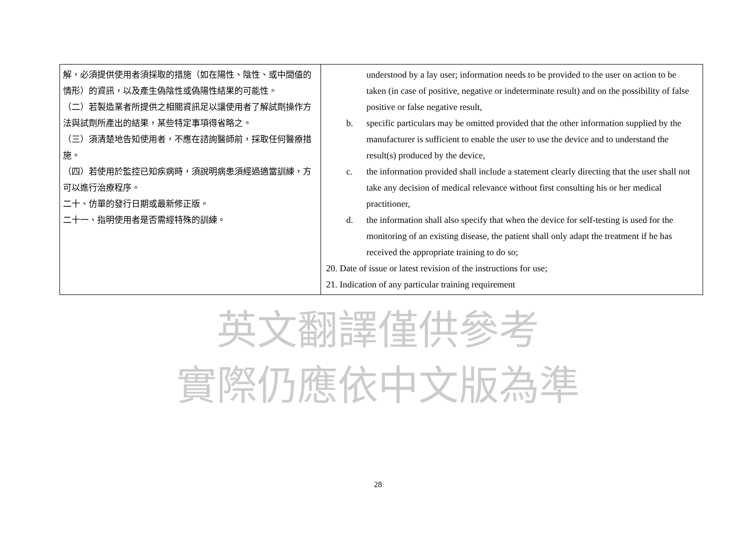| 解，必須提供使用者須採取的措施（如在陽性、陰性、或中間值的情形）的資訊，以及產生偽陰性或偽陽性結果的可能性。 （二）若製造業者所提供之相關資訊足以讓使用者了解試劑操作方法與試劑所產出的結果，某些特定事項得省略之。 （三）須清楚地告知使用者，不應在諮詢醫師前，採取任何醫療措施。 （四）若使用於監控已知疾病時，須說明病患須經過適當訓練，方可以進行治療程序。 二十、仿單的發行日期或最新修正版。 二十一、指明使用者是否需經特殊的訓練。 | understood by a lay user; information needs to be provided to the user on action to be taken (in case of positive, negative or indeterminate result) and on the possibility of false positive or false negative result, b. specific particulars may be omitted provided that the other information supplied by the manufacturer is sufficient to enable the user to use the device and to understand the result(s) produced by the device, c. the information provided shall include a statement clearly directing that the user shall not take any decision of medical relevance without first consulting his or her medical practitioner, d. the information shall also specify that when the device for self-testing is used for the monitoring of an existing disease, the patient shall only adapt the treatment if he has received the appropriate training to do so; 20. Date of issue or latest revision of the instructions for use; 21. Indication of any particular training requirement |
英文翻譯僅供參考
實際仍應依中文版為準
28